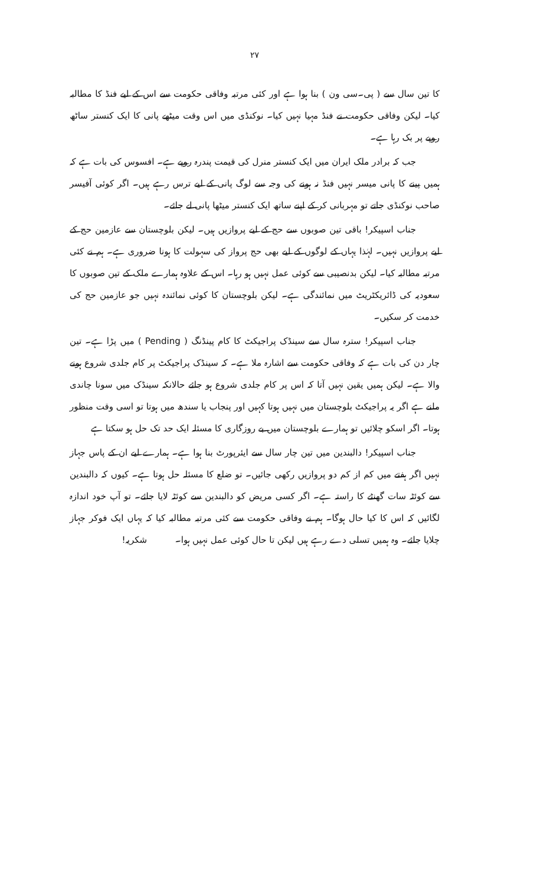۲۷
کا تین سال سے ( پی۔سی ون ) بنا ہوا ہے اور کئی مرتبہ وفاقی حکومت سے اس کے لیے فنڈ کا مطالبہ کیا۔ لیکن وفاقی حکومت نے فنڈ مہیا نہیں کیا۔ نوکنڈی میں اس وقت میٹھے پانی کا ایک کنستر ساٹھ روپے پر بک رہا ہے۔
جب کہ برادر ملک ایران میں ایک کنستر منرل کی قیمت پندرہ روپے ہے۔ افسوس کی بات ہے کہ ہمیں پینے کا پانی میسر نہیں فنڈ نہ ہونے کی وجہ سے لوگ پانی کے لیے ترس رہے ہیں۔ اگر کوئی آفیسر صاحب نوکنڈی جاتے تو مہربانی کر کے اپنے ساتھ ایک کنستر میٹھا پانی لے جائے۔
جناب اسپیکر! باقی تین صوبوں سے حج کے لیے پروازیں ہیں۔ لیکن بلوچستان سے عازمین حج کے لیے پروازیں نہیں۔ لہٰذا یہاں کے لوگوں کے لیے بھی حج پرواز کی سہولت کا ہونا ضروری ہے۔ ہم نے کئی مرتبہ مطالبہ کیا۔ لیکن بدنصیبی سے کوئی عمل نہیں ہو رہا۔ اس کے علاوہ ہمارے ملک کے تین صوبوں کا سعودیہ کی ڈائریکٹریٹ میں نمائندگی ہے۔ لیکن بلوچستان کا کوئی نمائندہ نہیں جو عازمین حج کی خدمت کر سکیں۔
جناب اسپیکر! سترہ سال سے سینڈک پراجیکٹ کا کام پینڈنگ ( Pending ) میں پڑا ہے۔ تین چار دن کی بات ہے کہ وفاقی حکومت سے اشارہ ملا ہے۔ کہ سینڈک پراجیکٹ پر کام جلدی شروع ہونے والا ہے۔ لیکن ہمیں یقین نہیں آتا کہ اس پر کام جلدی شروع ہو جائے حالانکہ سینڈک میں سونا چاندی ملنے ہے اگر یہ پراجیکٹ بلوچستان میں نہیں ہوتا کہیں اور پنجاب یا سندھ میں ہوتا تو اسی وقت منظور ہوتا۔ اگر اسکو چلائیں تو ہمارے بلوچستان میں بے روزگاری کا مسئلہ ایک حد تک حل ہو سکتا ہے
جناب اسپیکر! دالبندین میں تین چار سال سے ایئرپورٹ بنا ہوا ہے۔ ہمارے لیے ان کے پاس جہاز نہیں اگر ہفتے میں کم از کم دو پروازیں رکھی جائیں۔ تو ضلع کا مسئلہ حل ہوتا ہے۔ کیوں کہ دالبندین سے کوئٹہ سات گھنٹے کا راستہ ہے۔ اگر کسی مریض کو دالبندین سے کوئٹہ لایا جائے۔ تو آپ خود اندازہ لگائیں کہ اس کا کیا حال ہوگا۔ ہم نے وفاقی حکومت سے کئی مرتبہ مطالبہ کیا کہ یہاں ایک فوکر جہاز چلایا جائے۔ وہ ہمیں تسلی دے رہے ہیں لیکن تا حال کوئی عمل نہیں ہوا۔ شکریہ!